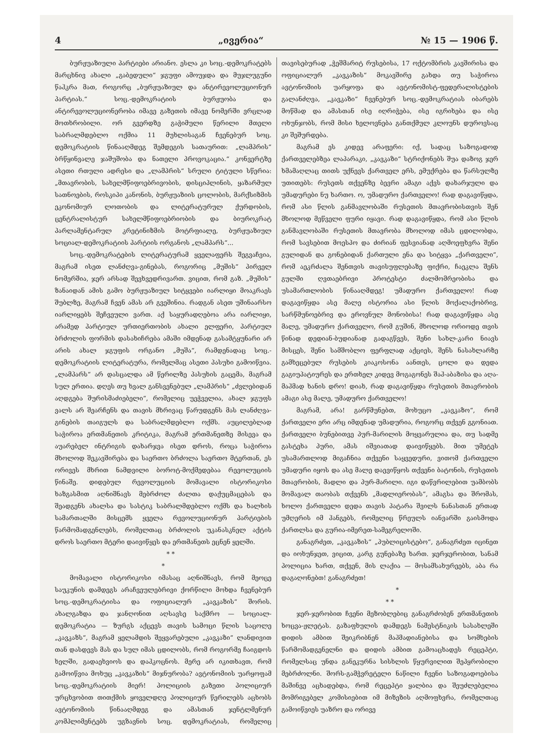4 „ივერია“№ 15 — 1906 წ.
ბურჟუაზიული პარტიები არიანო. ესლა კი სოც.-დემოკრატებს მარცხნივ ახალი „გაბედული“ ჯგუფი ამოუჯდა და მუჯლუგუნი წაჰკრა მათ, როგორც „ბურჟუაზიულ და ანტირევოლუციონურ პარტიას.“ სოც.-დემოკრატიის ბურჟუობა და ანტირევოლუციონერობა იმავე გაზეთის იმავე ნომერში ვრცლად მოთხრობილი. ორ გვერდზე გაჭიმული წერილი მთელი საბრალმდებლო ოქმია 11 მუხლისაგან ჩვენებურ სოც. დემოკრატიის წინააღმდეგ შემდეგის სათაურით: „ლამპრის“ ბრწყინვალე ჯაშუშობა და ნათელი პროვოკაცია.“ კონვერტზე ასეთი რთული ადრესი და „ლამპრის“ სრული ტიტული სწერია: „მთავრობის, სახელმწიფოებრივობის, დისციპლინის, ყაზარმულ სათნოების, როსკიპი კანონის, ბურჟუაზიის ცოლობის, მარქსიზმის ეკონომიურ ლოთობის და ლიტერატურულ ქურდობის, ცენტრალისტურ სახელმწიფოებრიობის და ბიუროკრატ პარლამენტარულ კრეტინიზმის მოტრფიალე, ბურჟუაზიულ სოციალ-დემოკრატიის პარტიის ორგანოს „ლამპარს“...
სოც.-დემოკრატების ლიტერატურამ ყველაფერს შეგვაჩვია, მაგრამ ისეთ ლანძღვა-გინებას, როგორიც „მუშის“ პირველ ნომერშია, ჯერ არსად შევხვედრივართ. ვიცით, რომ გაზ. „მუშის“ ზანაიდან ამის გამო ბურჟუაზიულ სიტყვები იარლიყი მოაკრაეს შუბლზე, მაგრამ ჩვენ ამას არ გვეშინია. რადგან ასეთ უშინაარსო იარლიყებს შეჩვეული ვართ. აქ საყურადღებოა არა იარლიყი, არამედ პარტიულ ურთიერთობის ახალი ელფერი, პარტიულ ბრძოლის ფორმის დასახიჩრება ამაში იმდენად გასამტყუნარი არ არის ახალ ჯგუფის ორგანო „მუშა“, რამდენადაც სოც.-დემოკრატიის ლიტერატურა, რომელმაც ასეთი პასუხი გამოიწვია. „ლამპარს“ არ დასცალდა ამ წერილზე პასუხის გაცემა, მაგრამ სულ ერთია. დღეს თუ ხვალ განსვენებულ „ლამპრის“ „ძვლებიდან აღდგება შურისმაძიებელი“, რომელიც უეჭველია, ახალ ჯგუფს ვალს არ შეარჩენს და თავის მხრივაც წარუდგენს მას ლანძღვა-გინების თაიგულს და საბრალმდებლო ოქმს. აუცილებლად საჭიროა ერთმანეთის კრიტიკა, მაგრამ ერთმანეთზე მისევა და აუარებელ ინტრიგის დახარჯვა ისეთ დროს, როცა საჭიროა მხოლოდ შეკავშირება და საერთო ბრძოლა საერთო მტერთან, ეს ორივეს მხრით ნამდვილი ბოროტ-მოქმედებაა რევოლუციის წინაშე. დიდებულ რევოლუციის მომავალი ისტორიკოსი ხაზგასმით აღნიშნავს მებრძოლ ძალთა დაქუცმაცებას და შეადგენს ახალსა და სასტიკ საბრალმდებლო ოქმს და ხალხის სამართალში მისცემს ყველა რევოლუციონურ პარტიების წარმომადგენლებს, რომელთაც ბრძოლის უკანასკნელ აქტის დროს საერთო მტერი დაივიწყეს და ერთმანეთს ეცნენ ყელში.
* *
*
მომავალი ისტორიკოსი იმასაც აღნიშნავს, რომ მეოცე საუკუნის დამდეგს არაჩვეულებრივი ქორწილი მოხდა ჩვენებურ სოც.-დემოკრატიისა და ოფიციალურ „კავკაზის“ შორის. ახალგაზდა და ჯანღონით აღსავსე საქმრო — სოციალ-დემოკრატია — ზურგს აქცევს თავის სამოცი წლის საცოლე „კავკაზს“, მაგრამ ყელამდის შეყვარებული „კავკაზი“ ლანდივით თან დასდევს მას და სულ იმას ცდილობს, რომ როგორმე ჩაიგდოს ხელში, გადაეხვიოს და დაჰკოცნოს. მერე არ იკითხავთ, რომ გამოიწვია მოხუც „კავკაზის“ მიჯნურობა? ავტონომიის უარყოფამ სოც.-დემოკრატიის მიერ! პოლიციის გაზეთი პოლიციურ ურცხვობით თითქმის ყოველდღე პოლიციურ წერილებს აცხობს ავტონომიის წინააღმდეგ და ამასთან ჯენტლმენურ კომპლიმენტებს უგზავნის სოც. დემოკრატიას, რომელიც თავისებურად „ჭეშმარიტ რუსებისა, 17 ოქტომბრის კავშირისა და ოფიციალურ „კავკაზის“ მოკავშირე გახდა თუ საჭიროა ავტონომიის უარყოფა და ავტონომისტ-ფედერალისტების გალანძღვა, „კავკაზი“ ჩვენებურ სოც.-დემოკრატიას იბარებს მოწმად და ამასთან ისე იღრიჭება, ისე იგრიხება და ისე ოხუნჯობს, რომ მისი ხელოვნება განთქმულ კლოუნს დუროვსაც კი შეშურდება.
მაგრამ ეს კიდევ არაფერი: იქ, სადაც საზოგადოდ ქართველებზეა ლაპარაკი, „კავკაზი“ სტრიქონებს შუა დაზოგ ჯერ ხმამაღლაც თითს უქნევს ქართველ ერს, ემუქრება და წარსულზე უთითებს: რუსეთს თქვენზე ბევრი ამაგი აქვს დახარჯული და უმადურები ნუ ხართო. ო, უმადურო ქართველო! რად დაგავიწყდა, რომ ასი წლის განმავლობაში რუსეთის მთავრობისთვის შენ მხოლოდ მეწველი ფური იყავი. რად დაგავიწყდა, რომ ასი წლის განმავლობაში რუსეთის მთავრობა მხოლოდ იმას ცდილობდა, რომ სავსებით მოესპო და ძირიან ფესვიანად აღმოეფხვრა შენი გულიდან და გონებიდან ქართული ენა და სიტყვა „ქართველი“, რომ აეკრძალა შენთვის თავისუფლებაზე ფიქრი, ჩაეკლა შენს გულში ღვთაებრივი პროტესტი ძალმომრეობისა და უსამართლობის წინააღმდეგ! უმადურო ქართველო! რად დაგავიწყდა ასე მალე ისტორია ასი წლის მოქალაქობრივ, სარწმუნოებრივ და ეროვნულ მონობისა! რად დაგავიწყდა ასე მალე, უმადურო ქართველო, რომ გუშინ, მხოლოდ ორიოდე თვის წინად დედიან-ბუდიანად გადაგწვეს, შენი სახლ-კარი ნიავს მისცეს, შენი სამშობლო ფერფლად აქციეს, შენს ნასახლარზე გამხეცებულ რუსების კიაკოსონა აანთეს, ცოლი და დედა გაგიუპატიურეს და ერთხელ კიდევ მოგაგონეს შაჰ-აბაზისა და აღა-მაჰმად ხანის დრო! დიახ, რად დაგავიწყდა რუსეთის მთავრობის ამაგი ასე მალე, უმადურო ქართველო!
მაგრამ, არა! გარწმუნებთ, მოხუცო „კავკაზო“, რომ ქართველი ერი არც იმდენად უმადურია, როგორც თქვენ გგონიათ. ქართველი ბუნებითვე პურ-მარილის მოყვარულია და, თუ სადმე გასტეხა პური, ამას იშვიათად დაივიწყებს. მით უმეტეს უსამართლოდ მიგაჩნია თქვენი საყვედური, ვითომ ქართველი უმადური იყოს და ასე მალე დაევიწყოს თქვენი ბატონის, რუსეთის მთავრობის, მადლი და პურ-მარილი. იგი დაწვრილებით უამბობს მომავალ თაობას თქვენს „მადლიერობას“, ამაგსა და შრომას, ხოლო ქართველი დედა თავის პატარა შვილს ნანასთან ერთად უმღერის იმ ჰანგებს, რომელიც წრეულს იანვარში გაისმოდა ქართლსა და გურია-იმერეთ-სამეგრელოში.
განაგრძეთ, „კავკაზის“ „პუბლიცისტებო“, განაგრძეთ იცინეთ და იოხუნჯეთ, ვიცით, კარგ გუნებაზე ხართ. ჯერჯერობით, სანამ პოლიცია ხართ, თქვენ, მის ლაქია — მოსამსახურეებს, აბა რა დაგაღონებთ! განაგრძეთ!
*
* *
ჯერ-ჯერობით ჩვენი მეზობლებიც განაგრძობენ ერთმანეთის ხოცვა-ჟლეტას. გაზაფხულის დამდეგს ნამესტნიკის სასახლეში დიდის ამბით შეიკრიბნენ მაჰმადიანებისა და სომხების წარმომადგენელნი და დიდის ამბით გამოაცხადეს რეცეპტი, რომელსაც უნდა განეკურნა სისხლის წყურვილით შეპყრობილი მებრძოლნი. შორს-გამჭვრეტელი ნაწილი ჩვენი საზოგადოებისა მაშინვე აცხადებდა, რომ რეცეპტი ყალბია და შეუძლებელია მომრიგებელ კომისიებით იმ მიზეზის აღმოფხვრა, რომელთაც გამოიწვიეს უაზრო და ორივე